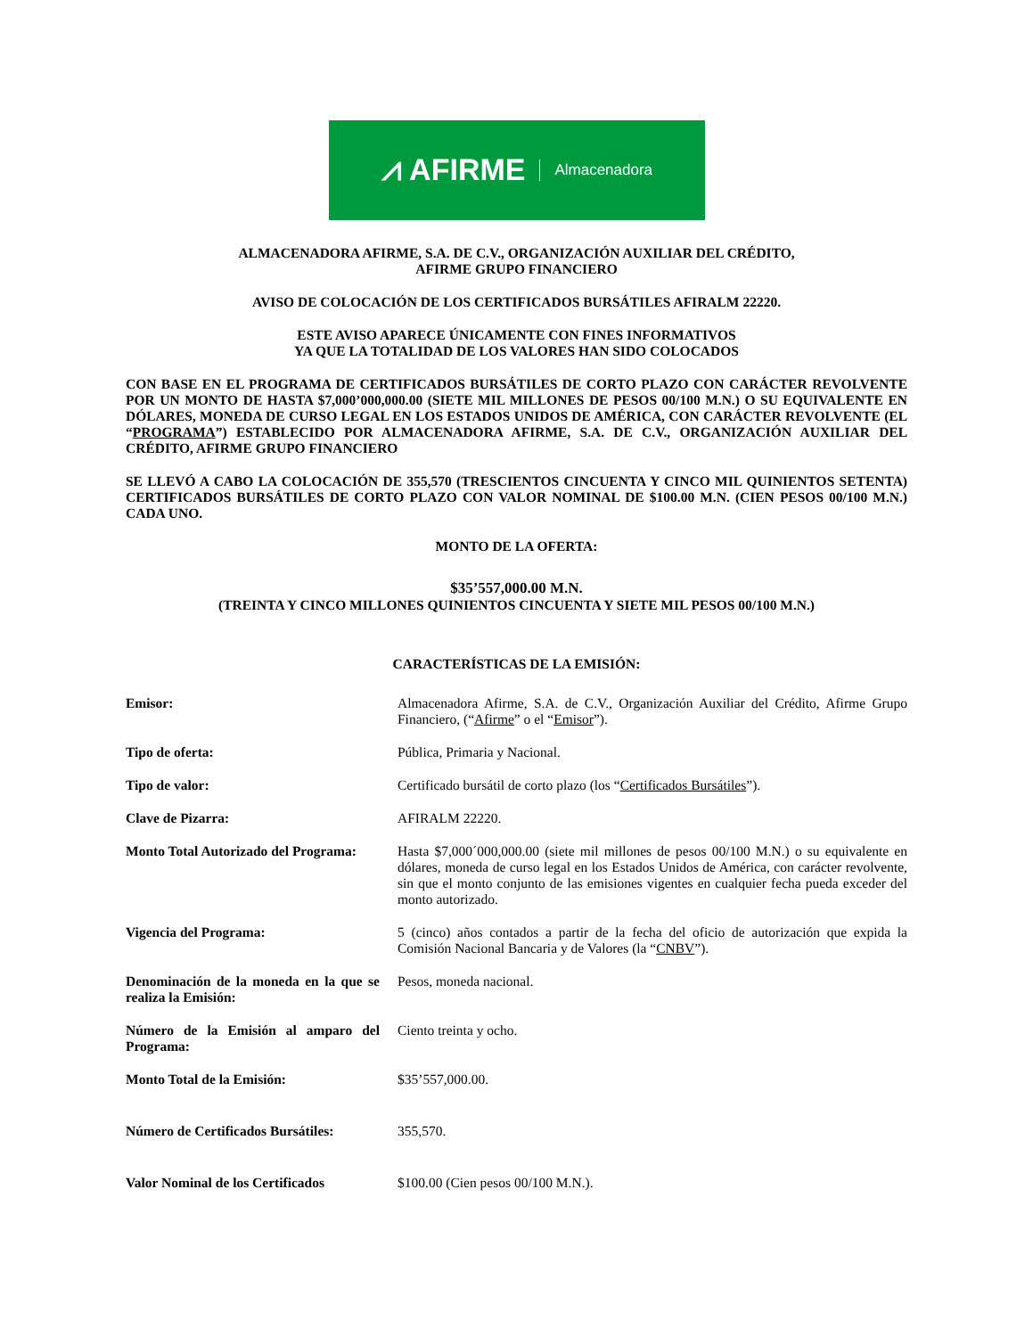⩘ AFIRME Almacenadora
ALMACENADORA AFIRME, S.A. DE C.V., ORGANIZACIÓN AUXILIAR DEL CRÉDITO,
AFIRME GRUPO FINANCIERO
AVISO DE COLOCACIÓN DE LOS CERTIFICADOS BURSÁTILES AFIRALM 22220.
ESTE AVISO APARECE ÚNICAMENTE CON FINES INFORMATIVOS
YA QUE LA TOTALIDAD DE LOS VALORES HAN SIDO COLOCADOS
CON BASE EN EL PROGRAMA DE CERTIFICADOS BURSÁTILES DE CORTO PLAZO CON CARÁCTER REVOLVENTE POR UN MONTO DE HASTA $7,000’000,000.00 (SIETE MIL MILLONES DE PESOS 00/100 M.N.) O SU EQUIVALENTE EN DÓLARES, MONEDA DE CURSO LEGAL EN LOS ESTADOS UNIDOS DE AMÉRICA, CON CARÁCTER REVOLVENTE (EL “PROGRAMA”) ESTABLECIDO POR ALMACENADORA AFIRME, S.A. DE C.V., ORGANIZACIÓN AUXILIAR DEL CRÉDITO, AFIRME GRUPO FINANCIERO
SE LLEVÓ A CABO LA COLOCACIÓN DE 355,570 (TRESCIENTOS CINCUENTA Y CINCO MIL QUINIENTOS SETENTA) CERTIFICADOS BURSÁTILES DE CORTO PLAZO CON VALOR NOMINAL DE $100.00 M.N. (CIEN PESOS 00/100 M.N.) CADA UNO.
MONTO DE LA OFERTA:
$35’557,000.00 M.N.
(TREINTA Y CINCO MILLONES QUINIENTOS CINCUENTA Y SIETE MIL PESOS 00/100 M.N.)
CARACTERÍSTICAS DE LA EMISIÓN:
| Emisor: | Almacenadora Afirme, S.A. de C.V., Organización Auxiliar del Crédito, Afirme Grupo Financiero, (“ Afirme ” o el “ Emisor ”). |
| Tipo de oferta: | Pública, Primaria y Nacional. |
| Tipo de valor: | Certificado bursátil de corto plazo (los “ Certificados Bursátiles ”). |
| Clave de Pizarra: | AFIRALM 22220. |
| Monto Total Autorizado del Programa: | Hasta $7,000´000,000.00 (siete mil millones de pesos 00/100 M.N.) o su equivalente en dólares, moneda de curso legal en los Estados Unidos de América, con carácter revolvente, sin que el monto conjunto de las emisiones vigentes en cualquier fecha pueda exceder del monto autorizado. |
| Vigencia del Programa: | 5 (cinco) años contados a partir de la fecha del oficio de autorización que expida la Comisión Nacional Bancaria y de Valores (la “ CNBV ”). |
| Denominación de la moneda en la que se realiza la Emisión: | Pesos, moneda nacional. |
| Número de la Emisión al amparo del Programa: | Ciento treinta y ocho. |
| Monto Total de la Emisión: | $35’557,000.00. |
| Número de Certificados Bursátiles: | 355,570. |
| Valor Nominal de los Certificados | $100.00 (Cien pesos 00/100 M.N.). |